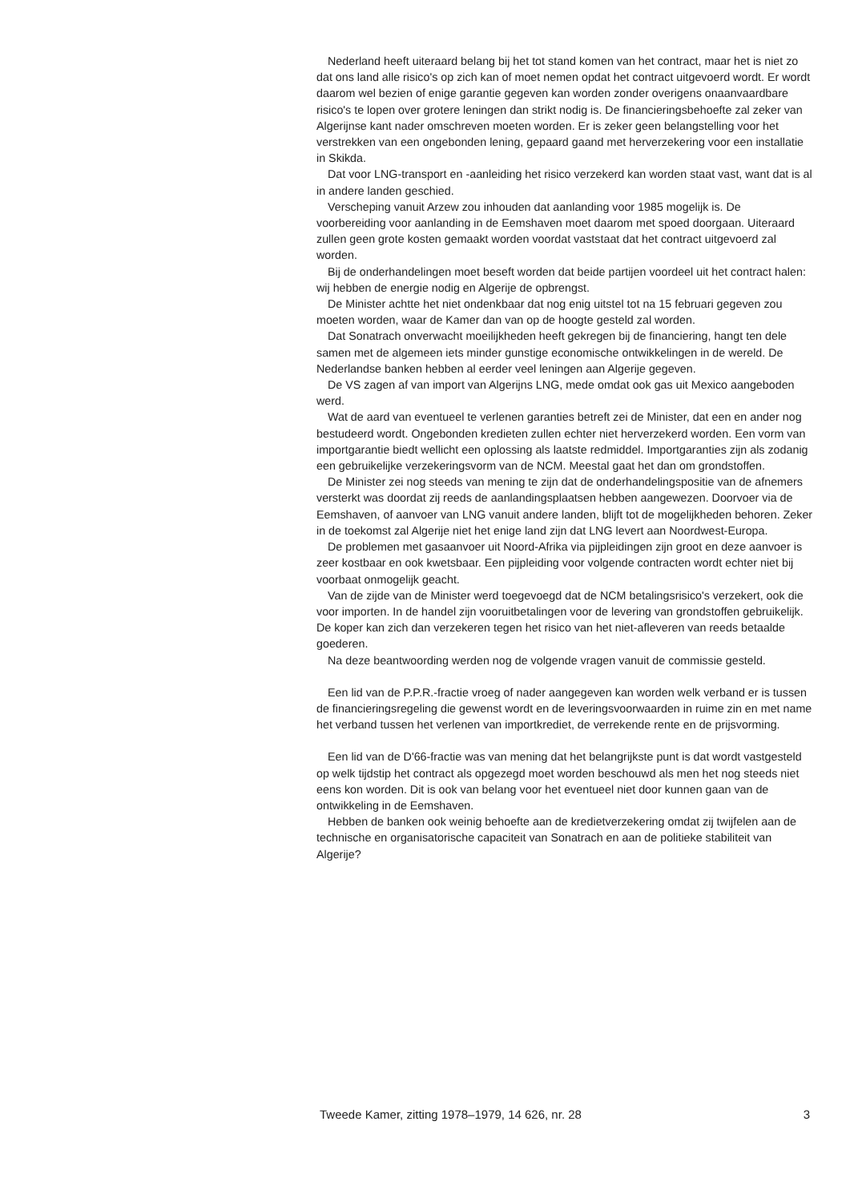Nederland heeft uiteraard belang bij het tot stand komen van het contract, maar het is niet zo dat ons land alle risico's op zich kan of moet nemen opdat het contract uitgevoerd wordt. Er wordt daarom wel bezien of enige garantie gegeven kan worden zonder overigens onaanvaardbare risico's te lopen over grotere leningen dan strikt nodig is. De financieringsbehoefte zal zeker van Algerijnse kant nader omschreven moeten worden. Er is zeker geen belangstelling voor het verstrekken van een ongebonden lening, gepaard gaand met herverzekering voor een installatie in Skikda.
Dat voor LNG-transport en -aanleiding het risico verzekerd kan worden staat vast, want dat is al in andere landen geschied.
Verscheping vanuit Arzew zou inhouden dat aanlanding voor 1985 mogelijk is. De voorbereiding voor aanlanding in de Eemshaven moet daarom met spoed doorgaan. Uiteraard zullen geen grote kosten gemaakt worden voordat vaststaat dat het contract uitgevoerd zal worden.
Bij de onderhandelingen moet beseft worden dat beide partijen voordeel uit het contract halen: wij hebben de energie nodig en Algerije de opbrengst.
De Minister achtte het niet ondenkbaar dat nog enig uitstel tot na 15 februari gegeven zou moeten worden, waar de Kamer dan van op de hoogte gesteld zal worden.
Dat Sonatrach onverwacht moeilijkheden heeft gekregen bij de financiering, hangt ten dele samen met de algemeen iets minder gunstige economische ontwikkelingen in de wereld. De Nederlandse banken hebben al eerder veel leningen aan Algerije gegeven.
De VS zagen af van import van Algerijns LNG, mede omdat ook gas uit Mexico aangeboden werd.
Wat de aard van eventueel te verlenen garanties betreft zei de Minister, dat een en ander nog bestudeerd wordt. Ongebonden kredieten zullen echter niet herverzekerd worden. Een vorm van importgarantie biedt wellicht een oplossing als laatste redmiddel. Importgaranties zijn als zodanig een gebruikelijke verzekeringsvorm van de NCM. Meestal gaat het dan om grondstoffen.
De Minister zei nog steeds van mening te zijn dat de onderhandelingspositie van de afnemers versterkt was doordat zij reeds de aanlandingsplaatsen hebben aangewezen. Doorvoer via de Eemshaven, of aanvoer van LNG vanuit andere landen, blijft tot de mogelijkheden behoren. Zeker in de toekomst zal Algerije niet het enige land zijn dat LNG levert aan Noordwest-Europa.
De problemen met gasaanvoer uit Noord-Afrika via pijpleidingen zijn groot en deze aanvoer is zeer kostbaar en ook kwetsbaar. Een pijpleiding voor volgende contracten wordt echter niet bij voorbaat onmogelijk geacht.
Van de zijde van de Minister werd toegevoegd dat de NCM betalingsrisico's verzekert, ook die voor importen. In de handel zijn vooruitbetalingen voor de levering van grondstoffen gebruikelijk. De koper kan zich dan verzekeren tegen het risico van het niet-afleveren van reeds betaalde goederen.
Na deze beantwoording werden nog de volgende vragen vanuit de commissie gesteld.
Een lid van de P.P.R.-fractie vroeg of nader aangegeven kan worden welk verband er is tussen de financieringsregeling die gewenst wordt en de leveringsvoorwaarden in ruime zin en met name het verband tussen het verlenen van importkrediet, de verrekende rente en de prijsvorming.
Een lid van de D'66-fractie was van mening dat het belangrijkste punt is dat wordt vastgesteld op welk tijdstip het contract als opgezegd moet worden beschouwd als men het nog steeds niet eens kon worden. Dit is ook van belang voor het eventueel niet door kunnen gaan van de ontwikkeling in de Eemshaven.
Hebben de banken ook weinig behoefte aan de kredietverzekering omdat zij twijfelen aan de technische en organisatorische capaciteit van Sonatrach en aan de politieke stabiliteit van Algerije?
Tweede Kamer, zitting 1978–1979, 14 626, nr. 28 3